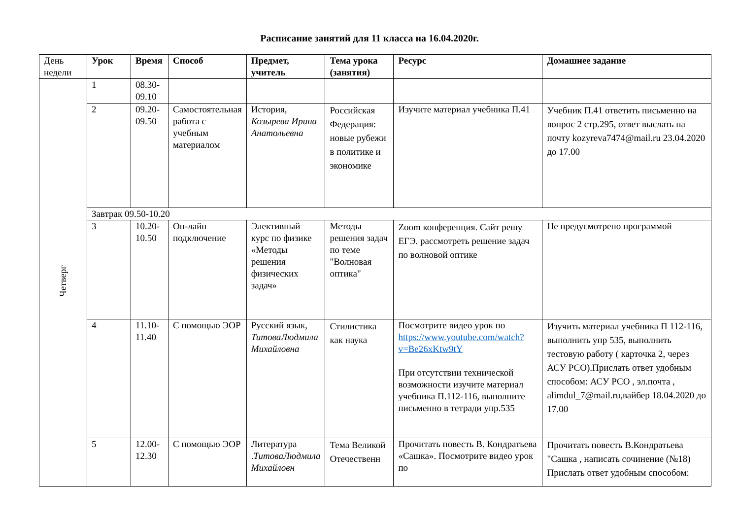Расписание занятий для 11 класса на 16.04.2020г.
| День недели | Урок | Время | Способ | Предмет, учитель | Тема урока (занятия) | Ресурс | Домашнее задание |
| Четверг | 1 | 08.30-09.10 | | | | | |
| | 2 | 09.20-09.50 | Самостоятельная работа с учебным материалом | История, Козырева Ирина Анатольевна | Российская Федерация: новые рубежи в политике и экономике | Изучите материал учебника П.41 | Учебник П.41 ответить письменно на вопрос 2 стр.295, ответ выслать на почту kozyreva7474@mail.ru 23.04.2020 до 17.00 |
| | Завтрак 09.50-10.20 | | | | | | |
| | 3 | 10.20-10.50 | Он-лайн подключение | Элективный курс по физике «Методы решения физических задач» | Методы решения задач по теме "Волновая оптика" | Zoom конференция. Сайт решу ЕГЭ. рассмотреть решение задач по волновой оптике | Не предусмотрено программой |
| | 4 | 11.10-11.40 | С помощью ЭОР | Русский язык, ТитоваЛюдмила Михайловна | Стилистика как наука | Посмотрите видео урок по https://www.youtube.com/watch?v=Be26xKtw9tY При отсутствии технической возможности изучите материал учебника П.112-116, выполните письменно в тетради упр.535 | Изучить материал учебника П 112-116, выполнить упр 535, выполнить тестовую работу ( карточка 2, через АСУ РСО).Прислать ответ удобным способом: АСУ РСО , эл.почта , alimdul_7@mail.ru,вайбер 18.04.2020 до 17.00 |
| | 5 | 12.00-12.30 | С помощью ЭОР | Литература . ТитоваЛюдмила Михайловн | Тема Великой Отечественн | Прочитать повесть В. Кондратьева «Сашка». Посмотрите видео урок по | Прочитать повесть В.Кондратьева "Сашка , написать сочинение (№18) Прислать ответ удобным способом: |